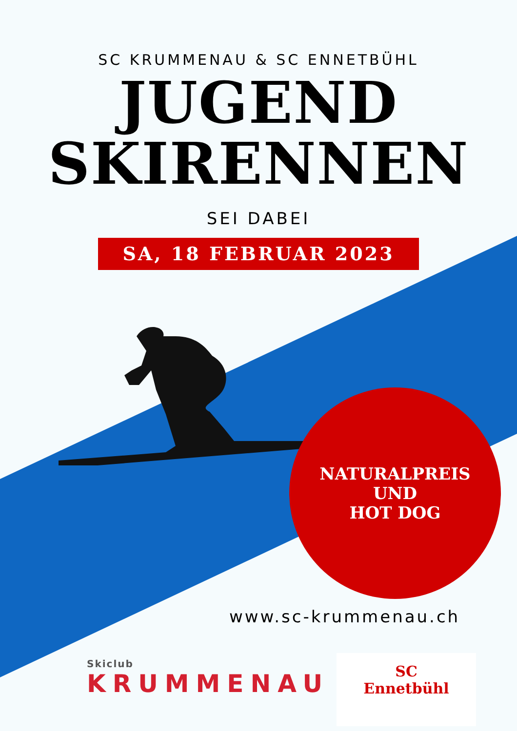SC KRUMMENAU & SC ENNETBÜHL
JUGEND
SKIRENNEN
SEI DABEI
SA, 18 FEBRUAR 2023
NATURALPREIS
UND
HOT DOG
www.sc-krummenau.ch
Skiclub
KRUMMENAU
SC
Ennetbühl